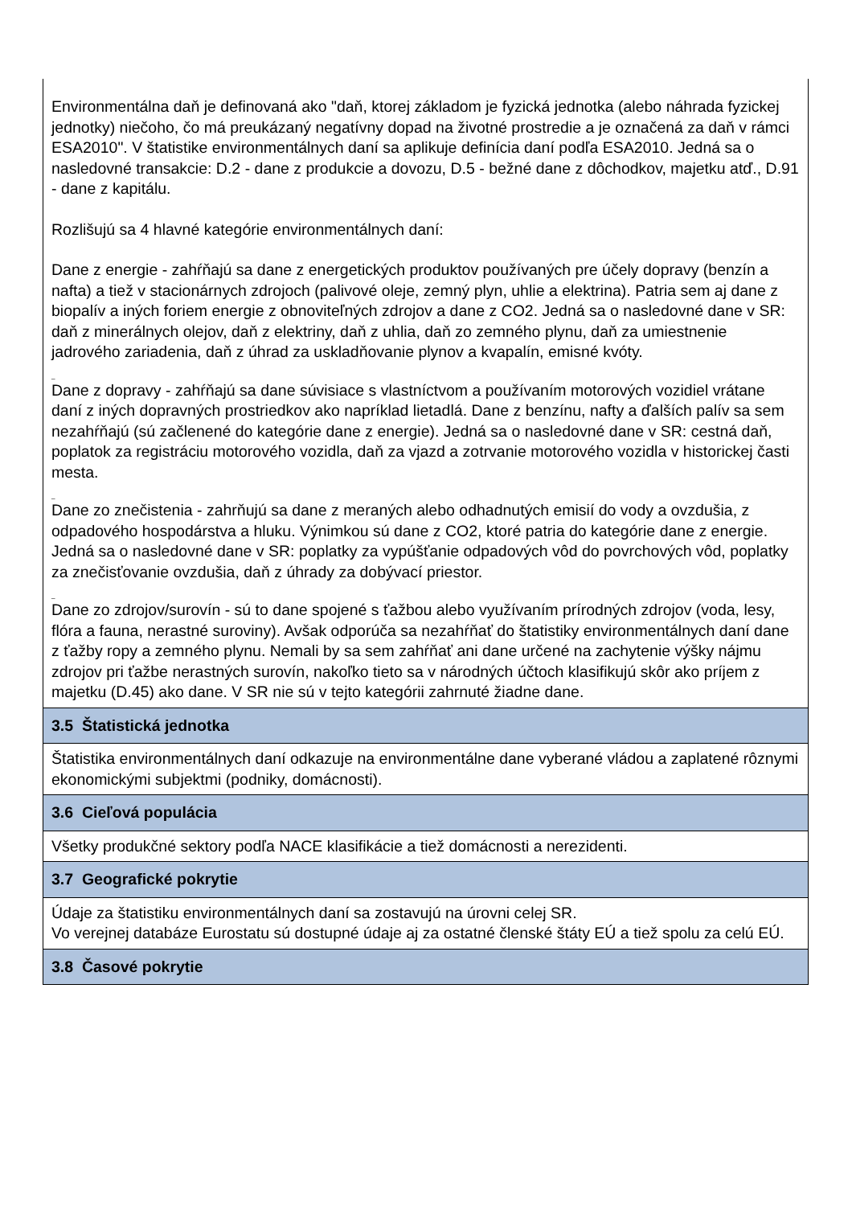| Environmentálna daň je definovaná ako "daň, ktorej základom je fyzická jednotka (alebo náhrada fyzickej jednotky) niečoho, čo má preukázaný negatívny dopad na životné prostredie a je označená za daň v rámci ESA2010". V štatistike environmentálnych daní sa aplikuje definícia daní podľa ESA2010. Jedná sa o nasledovné transakcie: D.2 - dane z produkcie a dovozu, D.5 - bežné dane z dôchodkov, majetku atď., D.91 - dane z kapitálu. Rozlišujú sa 4 hlavné kategórie environmentálnych daní: Dane z energie - zahŕňajú sa dane z energetických produktov používaných pre účely dopravy (benzín a nafta) a tiež v stacionárnych zdrojoch (palivové oleje, zemný plyn, uhlie a elektrina). Patria sem aj dane z biopalív a iných foriem energie z obnoviteľných zdrojov a dane z CO2. Jedná sa o nasledovné dane v SR: daň z minerálnych olejov, daň z elektriny, daň z uhlia, daň zo zemného plynu, daň za umiestnenie jadrového zariadenia, daň z úhrad za uskladňovanie plynov a kvapalín, emisné kvóty. _ Dane z dopravy - zahŕňajú sa dane súvisiace s vlastníctvom a používaním motorových vozidiel vrátane daní z iných dopravných prostriedkov ako napríklad lietadlá. Dane z benzínu, nafty a ďalších palív sa sem nezahŕňajú (sú začlenené do kategórie dane z energie). Jedná sa o nasledovné dane v SR: cestná daň, poplatok za registráciu motorového vozidla, daň za vjazd a zotrvanie motorového vozidla v historickej časti mesta. _ Dane zo znečistenia - zahrňujú sa dane z meraných alebo odhadnutých emisií do vody a ovzdušia, z odpadového hospodárstva a hluku. Výnimkou sú dane z CO2, ktoré patria do kategórie dane z energie. Jedná sa o nasledovné dane v SR: poplatky za vypúšťanie odpadových vôd do povrchových vôd, poplatky za znečisťovanie ovzdušia, daň z úhrady za dobývací priestor. _ Dane zo zdrojov/surovín - sú to dane spojené s ťažbou alebo využívaním prírodných zdrojov (voda, lesy, flóra a fauna, nerastné suroviny). Avšak odporúča sa nezahŕňať do štatistiky environmentálnych daní dane z ťažby ropy a zemného plynu. Nemali by sa sem zahŕňať ani dane určené na zachytenie výšky nájmu zdrojov pri ťažbe nerastných surovín, nakoľko tieto sa v národných účtoch klasifikujú skôr ako príjem z majetku (D.45) ako dane. V SR nie sú v tejto kategórii zahrnuté žiadne dane. |
| 3.5 Štatistická jednotka |
| Štatistika environmentálnych daní odkazuje na environmentálne dane vyberané vládou a zaplatené rôznymi ekonomickými subjektmi (podniky, domácnosti). |
| 3.6 Cieľová populácia |
| Všetky produkčné sektory podľa NACE klasifikácie a tiež domácnosti a nerezidenti. |
| 3.7 Geografické pokrytie |
| Údaje za štatistiku environmentálnych daní sa zostavujú na úrovni celej SR. Vo verejnej databáze Eurostatu sú dostupné údaje aj za ostatné členské štáty EÚ a tiež spolu za celú EÚ. |
| 3.8 Časové pokrytie |